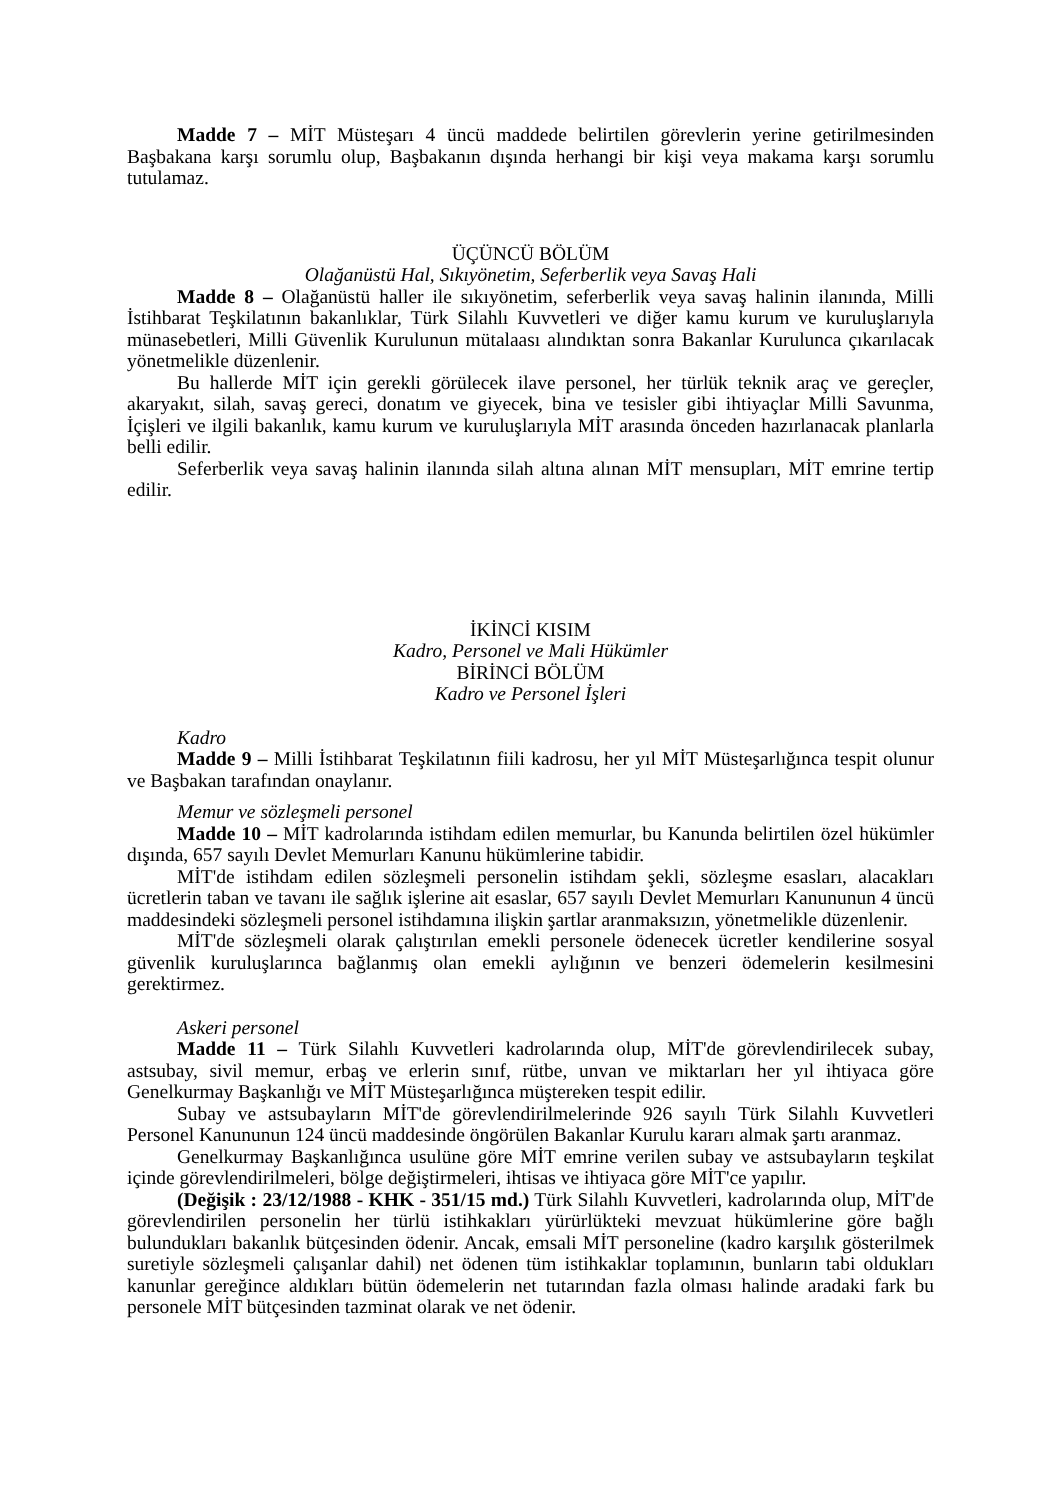Madde 7 – MİT Müsteşarı 4 üncü maddede belirtilen görevlerin yerine getirilmesinden Başbakana karşı sorumlu olup, Başbakanın dışında herhangi bir kişi veya makama karşı sorumlu tutulamaz.
ÜÇÜNCÜ BÖLÜM
Olağanüstü Hal, Sıkıyönetim, Seferberlik veya Savaş Hali
Madde 8 – Olağanüstü haller ile sıkıyönetim, seferberlik veya savaş halinin ilanında, Milli İstihbarat Teşkilatının bakanlıklar, Türk Silahlı Kuvvetleri ve diğer kamu kurum ve kuruluşlarıyla münasebetleri, Milli Güvenlik Kurulunun mütalaası alındıktan sonra Bakanlar Kurulunca çıkarılacak yönetmelikle düzenlenir.
Bu hallerde MİT için gerekli görülecek ilave personel, her türlük teknik araç ve gereçler, akaryakıt, silah, savaş gereci, donatım ve giyecek, bina ve tesisler gibi ihtiyaçlar Milli Savunma, İçişleri ve ilgili bakanlık, kamu kurum ve kuruluşlarıyla MİT arasında önceden hazırlanacak planlarla belli edilir.
Seferberlik veya savaş halinin ilanında silah altına alınan MİT mensupları, MİT emrine tertip edilir.
İKİNCİ KISIM
Kadro, Personel ve Mali Hükümler
BİRİNCİ BÖLÜM
Kadro ve Personel İşleri
Kadro
Madde 9 – Milli İstihbarat Teşkilatının fiili kadrosu, her yıl MİT Müsteşarlığınca tespit olunur ve Başbakan tarafından onaylanır.
Memur ve sözleşmeli personel
Madde 10 – MİT kadrolarında istihdam edilen memurlar, bu Kanunda belirtilen özel hükümler dışında, 657 sayılı Devlet Memurları Kanunu hükümlerine tabidir.
MİT'de istihdam edilen sözleşmeli personelin istihdam şekli, sözleşme esasları, alacakları ücretlerin taban ve tavanı ile sağlık işlerine ait esaslar, 657 sayılı Devlet Memurları Kanununun 4 üncü maddesindeki sözleşmeli personel istihdamına ilişkin şartlar aranmaksızın, yönetmelikle düzenlenir.
MİT'de sözleşmeli olarak çalıştırılan emekli personele ödenecek ücretler kendilerine sosyal güvenlik kuruluşlarınca bağlanmış olan emekli aylığının ve benzeri ödemelerin kesilmesini gerektirmez.
Askeri personel
Madde 11 – Türk Silahlı Kuvvetleri kadrolarında olup, MİT'de görevlendirilecek subay, astsubay, sivil memur, erbaş ve erlerin sınıf, rütbe, unvan ve miktarları her yıl ihtiyaca göre Genelkurmay Başkanlığı ve MİT Müsteşarlığınca müştereken tespit edilir.
Subay ve astsubayların MİT'de görevlendirilmelerinde 926 sayılı Türk Silahlı Kuvvetleri Personel Kanununun 124 üncü maddesinde öngörülen Bakanlar Kurulu kararı almak şartı aranmaz.
Genelkurmay Başkanlığınca usulüne göre MİT emrine verilen subay ve astsubayların teşkilat içinde görevlendirilmeleri, bölge değiştirmeleri, ihtisas ve ihtiyaca göre MİT'ce yapılır.
(Değişik : 23/12/1988 - KHK - 351/15 md.) Türk Silahlı Kuvvetleri, kadrolarında olup, MİT'de görevlendirilen personelin her türlü istihkakları yürürlükteki mevzuat hükümlerine göre bağlı bulundukları bakanlık bütçesinden ödenir. Ancak, emsali MİT personeline (kadro karşılık gösterilmek suretiyle sözleşmeli çalışanlar dahil) net ödenen tüm istihkaklar toplamının, bunların tabi oldukları kanunlar gereğince aldıkları bütün ödemelerin net tutarından fazla olması halinde aradaki fark bu personele MİT bütçesinden tazminat olarak ve net ödenir.